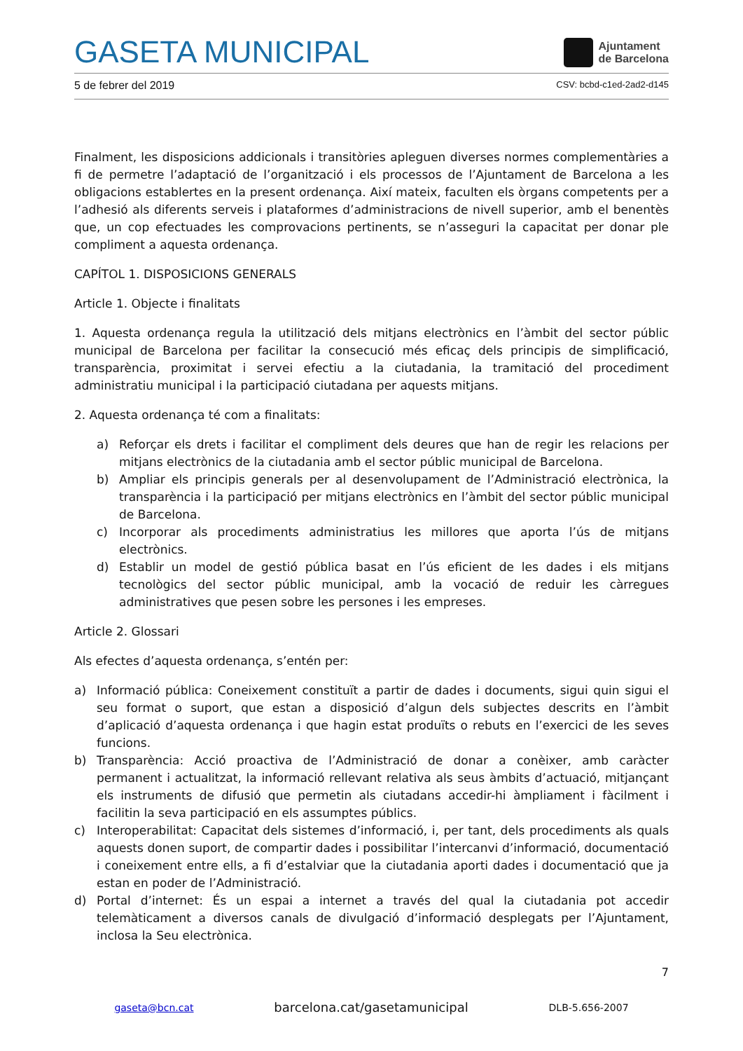GASETA MUNICIPAL
Ajuntament
de Barcelona
5 de febrer del 2019 CSV: bcbd-c1ed-2ad2-d145
Finalment, les disposicions addicionals i transitòries apleguen diverses normes complementàries a fi de permetre l’adaptació de l’organització i els processos de l’Ajuntament de Barcelona a les obligacions establertes en la present ordenança. Així mateix, faculten els òrgans competents per a l’adhesió als diferents serveis i plataformes d’administracions de nivell superior, amb el benentès que, un cop efectuades les comprovacions pertinents, se n’asseguri la capacitat per donar ple compliment a aquesta ordenança.
CAPÍTOL 1. DISPOSICIONS GENERALS
Article 1. Objecte i finalitats
1. Aquesta ordenança regula la utilització dels mitjans electrònics en l’àmbit del sector públic municipal de Barcelona per facilitar la consecució més eficaç dels principis de simplificació, transparència, proximitat i servei efectiu a la ciutadania, la tramitació del procediment administratiu municipal i la participació ciutadana per aquests mitjans.
2. Aquesta ordenança té com a finalitats:
a) Reforçar els drets i facilitar el compliment dels deures que han de regir les relacions per mitjans electrònics de la ciutadania amb el sector públic municipal de Barcelona.
b) Ampliar els principis generals per al desenvolupament de l’Administració electrònica, la transparència i la participació per mitjans electrònics en l’àmbit del sector públic municipal de Barcelona.
c) Incorporar als procediments administratius les millores que aporta l’ús de mitjans electrònics.
d) Establir un model de gestió pública basat en l’ús eficient de les dades i els mitjans tecnològics del sector públic municipal, amb la vocació de reduir les càrregues administratives que pesen sobre les persones i les empreses.
Article 2. Glossari
Als efectes d’aquesta ordenança, s’entén per:
a) Informació pública: Coneixement constituït a partir de dades i documents, sigui quin sigui el seu format o suport, que estan a disposició d’algun dels subjectes descrits en l’àmbit d’aplicació d’aquesta ordenança i que hagin estat produïts o rebuts en l’exercici de les seves funcions.
b) Transparència: Acció proactiva de l’Administració de donar a conèixer, amb caràcter permanent i actualitzat, la informació rellevant relativa als seus àmbits d’actuació, mitjançant els instruments de difusió que permetin als ciutadans accedir-hi àmpliament i fàcilment i facilitin la seva participació en els assumptes públics.
c) Interoperabilitat: Capacitat dels sistemes d’informació, i, per tant, dels procediments als quals aquests donen suport, de compartir dades i possibilitar l’intercanvi d’informació, documentació i coneixement entre ells, a fi d’estalviar que la ciutadania aporti dades i documentació que ja estan en poder de l’Administració.
d) Portal d’internet: És un espai a internet a través del qual la ciutadania pot accedir telemàticament a diversos canals de divulgació d’informació desplegats per l’Ajuntament, inclosa la Seu electrònica.
7
gaseta@bcn.cat barcelona.cat/gasetamunicipal DLB-5.656-2007